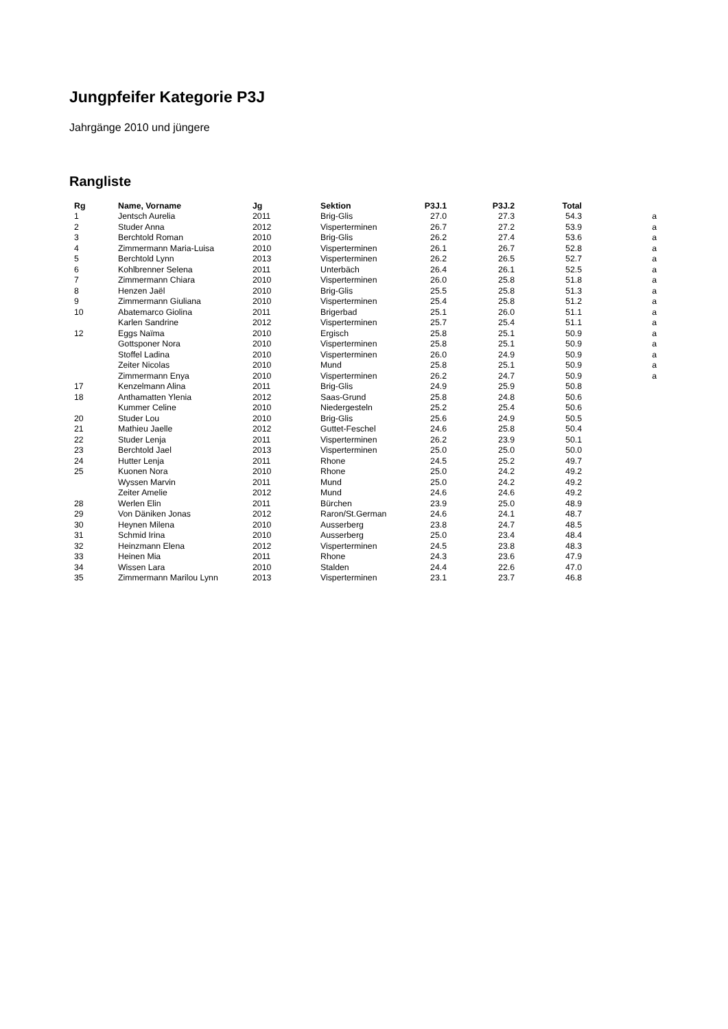Jungpfeifer Kategorie P3J
Jahrgänge 2010 und jüngere
Rangliste
| Rg | Name, Vorname | Jg | Sektion | P3J.1 | P3J.2 | Total | |
| --- | --- | --- | --- | --- | --- | --- | --- |
| 1 | Jentsch Aurelia | 2011 | Brig-Glis | 27.0 | 27.3 | 54.3 | a |
| 2 | Studer Anna | 2012 | Visperterminen | 26.7 | 27.2 | 53.9 | a |
| 3 | Berchtold Roman | 2010 | Brig-Glis | 26.2 | 27.4 | 53.6 | a |
| 4 | Zimmermann Maria-Luisa | 2010 | Visperterminen | 26.1 | 26.7 | 52.8 | a |
| 5 | Berchtold Lynn | 2013 | Visperterminen | 26.2 | 26.5 | 52.7 | a |
| 6 | Kohlbrenner Selena | 2011 | Unterbäch | 26.4 | 26.1 | 52.5 | a |
| 7 | Zimmermann Chiara | 2010 | Visperterminen | 26.0 | 25.8 | 51.8 | a |
| 8 | Henzen Jaël | 2010 | Brig-Glis | 25.5 | 25.8 | 51.3 | a |
| 9 | Zimmermann Giuliana | 2010 | Visperterminen | 25.4 | 25.8 | 51.2 | a |
| 10 | Abatemarco Giolina | 2011 | Brigerbad | 25.1 | 26.0 | 51.1 | a |
| | Karlen Sandrine | 2012 | Visperterminen | 25.7 | 25.4 | 51.1 | a |
| 12 | Eggs Naïma | 2010 | Ergisch | 25.8 | 25.1 | 50.9 | a |
| | Gottsponer Nora | 2010 | Visperterminen | 25.8 | 25.1 | 50.9 | a |
| | Stoffel Ladina | 2010 | Visperterminen | 26.0 | 24.9 | 50.9 | a |
| | Zeiter Nicolas | 2010 | Mund | 25.8 | 25.1 | 50.9 | a |
| | Zimmermann Enya | 2010 | Visperterminen | 26.2 | 24.7 | 50.9 | a |
| 17 | Kenzelmann Alina | 2011 | Brig-Glis | 24.9 | 25.9 | 50.8 | |
| 18 | Anthamatten Ylenia | 2012 | Saas-Grund | 25.8 | 24.8 | 50.6 | |
| | Kummer Celine | 2010 | Niedergesteln | 25.2 | 25.4 | 50.6 | |
| 20 | Studer Lou | 2010 | Brig-Glis | 25.6 | 24.9 | 50.5 | |
| 21 | Mathieu Jaelle | 2012 | Guttet-Feschel | 24.6 | 25.8 | 50.4 | |
| 22 | Studer Lenja | 2011 | Visperterminen | 26.2 | 23.9 | 50.1 | |
| 23 | Berchtold Jael | 2013 | Visperterminen | 25.0 | 25.0 | 50.0 | |
| 24 | Hutter Lenja | 2011 | Rhone | 24.5 | 25.2 | 49.7 | |
| 25 | Kuonen Nora | 2010 | Rhone | 25.0 | 24.2 | 49.2 | |
| | Wyssen Marvin | 2011 | Mund | 25.0 | 24.2 | 49.2 | |
| | Zeiter Amelie | 2012 | Mund | 24.6 | 24.6 | 49.2 | |
| 28 | Werlen Elin | 2011 | Bürchen | 23.9 | 25.0 | 48.9 | |
| 29 | Von Däniken Jonas | 2012 | Raron/St.German | 24.6 | 24.1 | 48.7 | |
| 30 | Heynen Milena | 2010 | Ausserberg | 23.8 | 24.7 | 48.5 | |
| 31 | Schmid Irina | 2010 | Ausserberg | 25.0 | 23.4 | 48.4 | |
| 32 | Heinzmann Elena | 2012 | Visperterminen | 24.5 | 23.8 | 48.3 | |
| 33 | Heinen Mia | 2011 | Rhone | 24.3 | 23.6 | 47.9 | |
| 34 | Wissen Lara | 2010 | Stalden | 24.4 | 22.6 | 47.0 | |
| 35 | Zimmermann Marilou Lynn | 2013 | Visperterminen | 23.1 | 23.7 | 46.8 | |